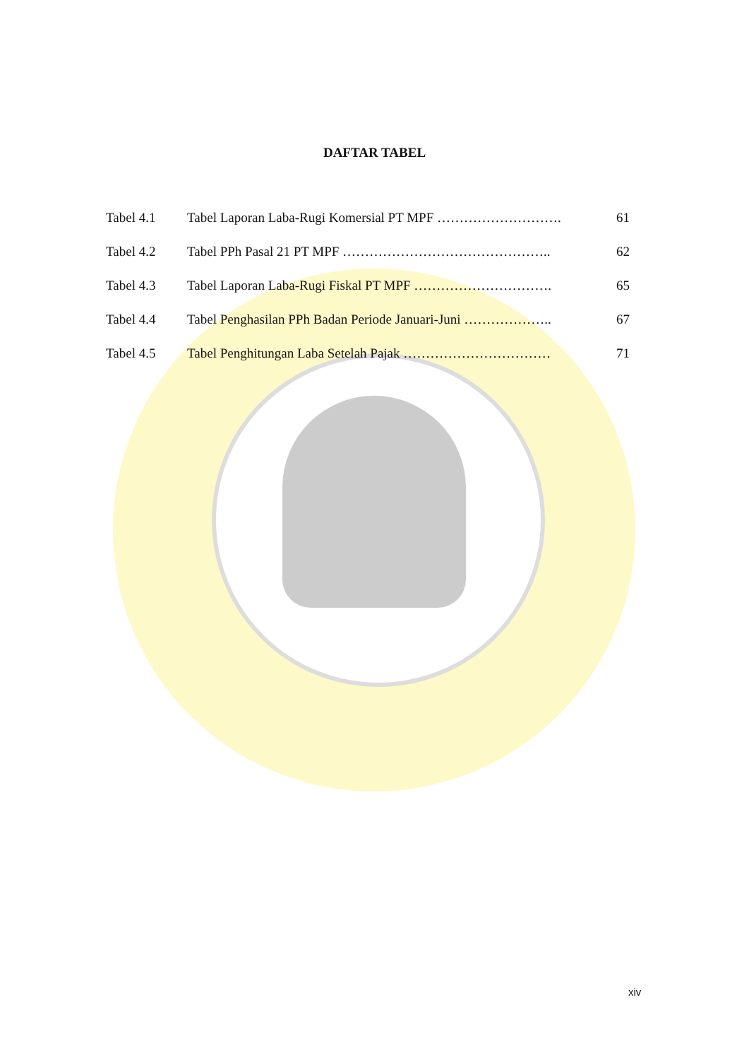DAFTAR TABEL
| Tabel 4.1 | Tabel Laporan Laba-Rugi Komersial PT MPF ………………………. | 61 |
| Tabel 4.2 | Tabel PPh Pasal 21 PT MPF ……………………………………….. | 62 |
| Tabel 4.3 | Tabel Laporan Laba-Rugi Fiskal PT MPF …………………………. | 65 |
| Tabel 4.4 | Tabel Penghasilan PPh Badan Periode Januari-Juni ……………….. | 67 |
| Tabel 4.5 | Tabel Penghitungan Laba Setelah Pajak …………………………… | 71 |
xiv